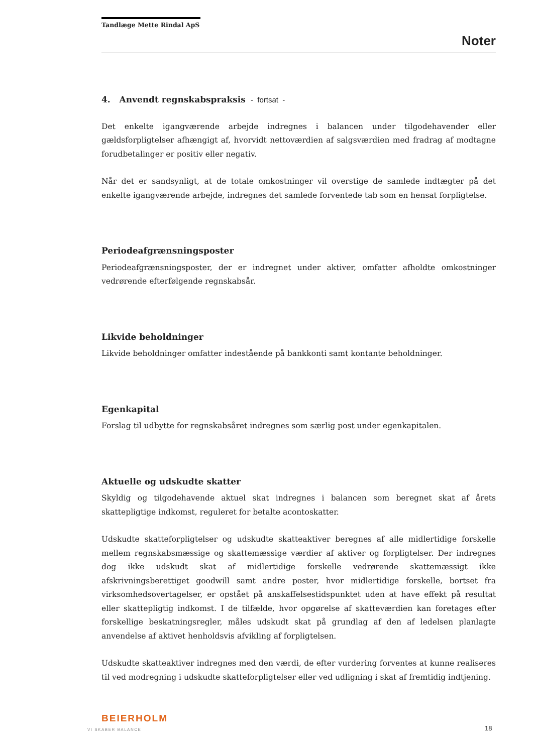Tandlæge Mette Rindal ApS
Noter
4. Anvendt regnskabspraksis - fortsat -
Det enkelte igangværende arbejde indregnes i balancen under tilgodehavender eller gældsforpligtelser afhængigt af, hvorvidt nettoværdien af salgsværdien med fradrag af modtagne forudbetalinger er positiv eller negativ.
Når det er sandsynligt, at de totale omkostninger vil overstige de samlede indtægter på det enkelte igangværende arbejde, indregnes det samlede forventede tab som en hensat forpligtelse.
Periodeafgrænsningsposter
Periodeafgrænsningsposter, der er indregnet under aktiver, omfatter afholdte omkostninger vedrørende efterfølgende regnskabsår.
Likvide beholdninger
Likvide beholdninger omfatter indestående på bankkonti samt kontante beholdninger.
Egenkapital
Forslag til udbytte for regnskabsåret indregnes som særlig post under egenkapitalen.
Aktuelle og udskudte skatter
Skyldig og tilgodehavende aktuel skat indregnes i balancen som beregnet skat af årets skattepligtige indkomst, reguleret for betalte acontoskatter.
Udskudte skatteforpligtelser og udskudte skatteaktiver beregnes af alle midlertidige forskelle mellem regnskabsmæssige og skattemæssige værdier af aktiver og forpligtelser. Der indregnes dog ikke udskudt skat af midlertidige forskelle vedrørende skattemæssigt ikke afskrivningsberettiget goodwill samt andre poster, hvor midlertidige forskelle, bortset fra virksomhedsovertagelser, er opstået på anskaffelsestidspunktet uden at have effekt på resultat eller skattepligtig indkomst. I de tilfælde, hvor opgørelse af skatteværdien kan foretages efter forskellige beskatningsregler, måles udskudt skat på grundlag af den af ledelsen planlagte anvendelse af aktivet henholdsvis afvikling af forpligtelsen.
Udskudte skatteaktiver indregnes med den værdi, de efter vurdering forventes at kunne realiseres til ved modregning i udskudte skatteforpligtelser eller ved udligning i skat af fremtidig indtjening.
BEIERHOLM
VI SKABER BALANCE
18